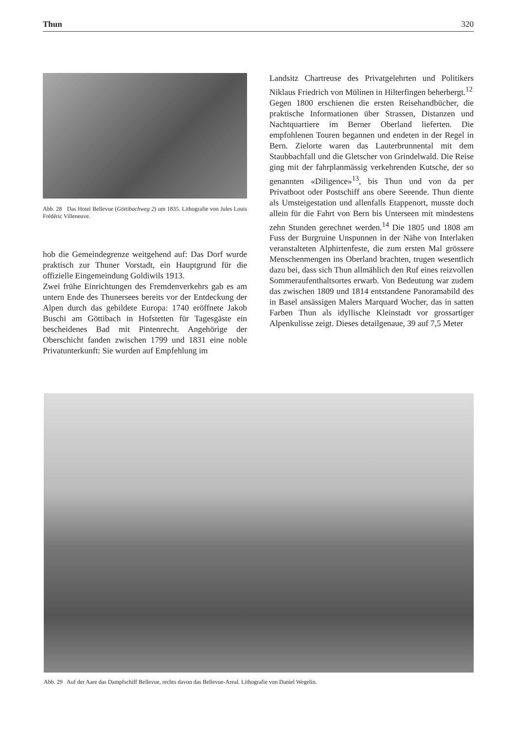Thun 320
Abb. 28 Das Hotel Bellevue (Göttibachweg 2) um 1835. Lithografie von Jules Louis Frédéric Villeneuve.
hob die Gemeindegrenze weitgehend auf: Das Dorf wurde praktisch zur Thuner Vorstadt, ein Hauptgrund für die offizielle Eingemeindung Goldiwils 1913.
Zwei frühe Einrichtungen des Fremdenverkehrs gab es am untern Ende des Thunersees bereits vor der Entdeckung der Alpen durch das gebildete Europa: 1740 eröffnete Jakob Buschi am Göttibach in Hofstetten für Tagesgäste ein bescheidenes Bad mit Pintenrecht. Angehörige der Oberschicht fanden zwischen 1799 und 1831 eine noble Privatunterkunft: Sie wurden auf Empfehlung im
Landsitz Chartreuse des Privatgelehrten und Politikers Niklaus Friedrich von Mülinen in Hilterfingen beherbergt.<sup>12</sup>
Gegen 1800 erschienen die ersten Reisehandbücher, die praktische Informationen über Strassen, Distanzen und Nachtquartiere im Berner Oberland lieferten. Die empfohlenen Touren begannen und endeten in der Regel in Bern. Zielorte waren das Lauterbrunnental mit dem Staubbachfall und die Gletscher von Grindelwald. Die Reise ging mit der fahrplanmässig verkehrenden Kutsche, der so genannten «Diligence»<sup>13</sup>, bis Thun und von da per Privatboot oder Postschiff ans obere Seeende. Thun diente als Umsteigestation und allenfalls Etappenort, musste doch allein für die Fahrt von Bern bis Unterseen mit mindestens zehn Stunden gerechnet werden.<sup>14</sup> Die 1805 und 1808 am Fuss der Burgruine Unspunnen in der Nähe von Interlaken veranstalteten Alphirtenfeste, die zum ersten Mal grössere Menschenmengen ins Oberland brachten, trugen wesentlich dazu bei, dass sich Thun allmählich den Ruf eines reizvollen Sommeraufenthaltsortes erwarb. Von Bedeutung war zudem das zwischen 1809 und 1814 entstandene Panoramabild des in Basel ansässigen Malers Marquard Wocher, das in satten Farben Thun als idyllische Kleinstadt vor grossartiger Alpenkulisse zeigt. Dieses detailgenaue, 39 auf 7,5 Meter
Abb. 29 Auf der Aare das Dampfschiff Bellevue, rechts davon das Bellevue-Areal. Lithografie von Daniel Wegelin.